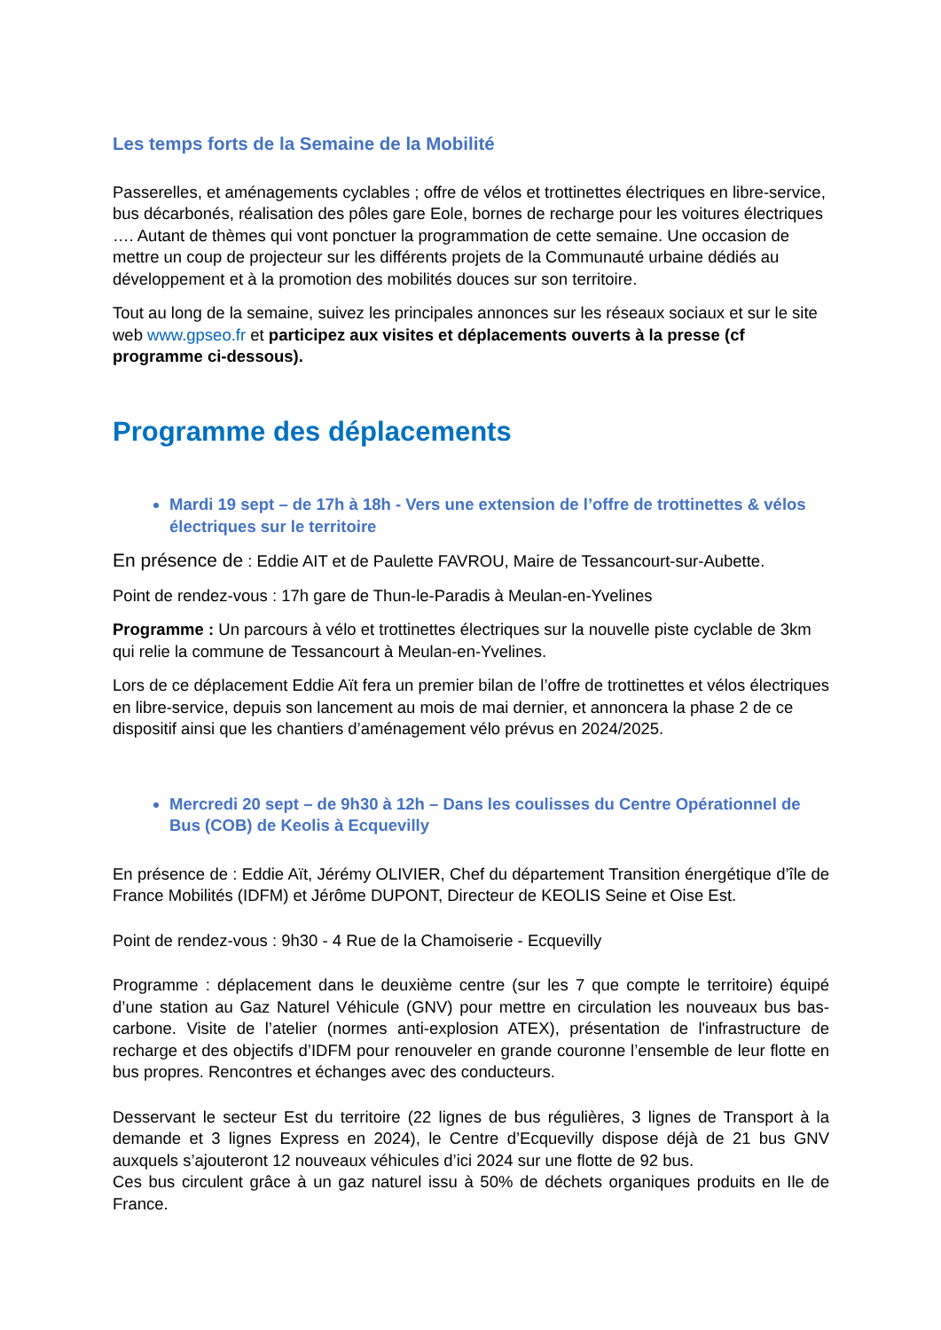Les temps forts de la Semaine de la Mobilité
Passerelles, et aménagements cyclables ; offre de vélos et trottinettes électriques en libre-service, bus décarbonés, réalisation des pôles gare Eole, bornes de recharge pour les voitures électriques …. Autant de thèmes qui vont ponctuer la programmation de cette semaine. Une occasion de mettre un coup de projecteur sur les différents projets de la Communauté urbaine dédiés au développement et à la promotion des mobilités douces sur son territoire.
Tout au long de la semaine, suivez les principales annonces sur les réseaux sociaux et sur le site web www.gpseo.fr et participez aux visites et déplacements ouverts à la presse (cf programme ci-dessous).
Programme des déplacements
Mardi 19 sept – de 17h à 18h - Vers une extension de l’offre de trottinettes & vélos électriques sur le territoire
En présence de : Eddie AIT et de Paulette FAVROU, Maire de Tessancourt-sur-Aubette.
Point de rendez-vous : 17h gare de Thun-le-Paradis à Meulan-en-Yvelines
Programme : Un parcours à vélo et trottinettes électriques sur la nouvelle piste cyclable de 3km qui relie la commune de Tessancourt à Meulan-en-Yvelines.
Lors de ce déplacement Eddie Aït fera un premier bilan de l’offre de trottinettes et vélos électriques en libre-service, depuis son lancement au mois de mai dernier, et annoncera la phase 2 de ce dispositif ainsi que les chantiers d’aménagement vélo prévus en 2024/2025.
Mercredi 20 sept – de 9h30 à 12h – Dans les coulisses du Centre Opérationnel de Bus (COB) de Keolis à Ecquevilly
En présence de : Eddie Aït, Jérémy OLIVIER, Chef du département Transition énergétique d’île de France Mobilités (IDFM) et Jérôme DUPONT, Directeur de KEOLIS Seine et Oise Est.
Point de rendez-vous : 9h30 - 4 Rue de la Chamoiserie - Ecquevilly
Programme : déplacement dans le deuxième centre (sur les 7 que compte le territoire) équipé d’une station au Gaz Naturel Véhicule (GNV) pour mettre en circulation les nouveaux bus bas-carbone. Visite de l’atelier (normes anti-explosion ATEX), présentation de l'infrastructure de recharge et des objectifs d’IDFM pour renouveler en grande couronne l’ensemble de leur flotte en bus propres. Rencontres et échanges avec des conducteurs.
Desservant le secteur Est du territoire (22 lignes de bus régulières, 3 lignes de Transport à la demande et 3 lignes Express en 2024), le Centre d’Ecquevilly dispose déjà de 21 bus GNV auxquels s’ajouteront 12 nouveaux véhicules d’ici 2024 sur une flotte de 92 bus.
Ces bus circulent grâce à un gaz naturel issu à 50% de déchets organiques produits en Ile de France.